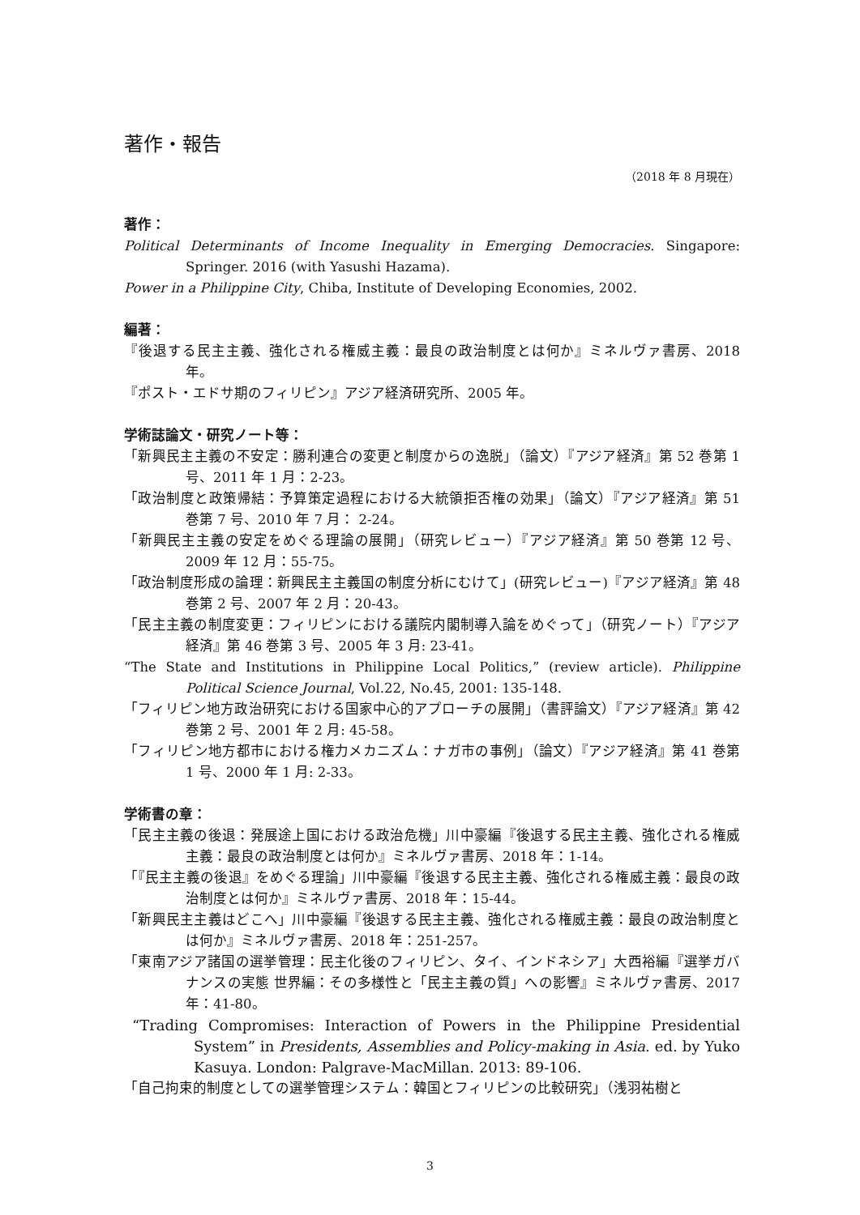著作・報告
（2018 年 8 月現在）
著作：
Political Determinants of Income Inequality in Emerging Democracies. Singapore: Springer. 2016 (with Yasushi Hazama).
Power in a Philippine City, Chiba, Institute of Developing Economies, 2002.
編著：
『後退する民主主義、強化される権威主義：最良の政治制度とは何か』ミネルヴァ書房、2018 年。
『ポスト・エドサ期のフィリピン』アジア経済研究所、2005 年。
学術誌論文・研究ノート等：
「新興民主主義の不安定：勝利連合の変更と制度からの逸脱」（論文）『アジア経済』第 52 巻第 1 号、2011 年 1 月：2-23。
「政治制度と政策帰結：予算策定過程における大統領拒否権の効果」（論文）『アジア経済』第 51 巻第 7 号、2010 年 7 月： 2-24。
「新興民主主義の安定をめぐる理論の展開」（研究レビュー）『アジア経済』第 50 巻第 12 号、2009 年 12 月：55-75。
「政治制度形成の論理：新興民主主義国の制度分析にむけて」(研究レビュー)『アジア経済』第 48 巻第 2 号、2007 年 2 月：20-43。
「民主主義の制度変更：フィリピンにおける議院内閣制導入論をめぐって」（研究ノート）『アジア経済』第 46 巻第 3 号、2005 年 3 月: 23-41。
“The State and Institutions in Philippine Local Politics,” (review article). Philippine Political Science Journal, Vol.22, No.45, 2001: 135-148.
「フィリピン地方政治研究における国家中心的アプローチの展開」（書評論文）『アジア経済』第 42 巻第 2 号、2001 年 2 月: 45-58。
「フィリピン地方都市における権力メカニズム：ナガ市の事例」（論文）『アジア経済』第 41 巻第 1 号、2000 年 1 月: 2-33。
学術書の章：
「民主主義の後退：発展途上国における政治危機」川中豪編『後退する民主主義、強化される権威主義：最良の政治制度とは何か』ミネルヴァ書房、2018 年：1-14。
「『民主主義の後退』をめぐる理論」川中豪編『後退する民主主義、強化される権威主義：最良の政治制度とは何か』ミネルヴァ書房、2018 年：15-44。
「新興民主主義はどこへ」川中豪編『後退する民主主義、強化される権威主義：最良の政治制度とは何か』ミネルヴァ書房、2018 年：251-257。
「東南アジア諸国の選挙管理：民主化後のフィリピン、タイ、インドネシア」大西裕編『選挙ガバナンスの実態 世界編：その多様性と「民主主義の質」への影響』ミネルヴァ書房、2017 年：41-80。
“Trading Compromises: Interaction of Powers in the Philippine Presidential System” in Presidents, Assemblies and Policy-making in Asia. ed. by Yuko Kasuya. London: Palgrave-MacMillan. 2013: 89-106.
「自己拘束的制度としての選挙管理システム：韓国とフィリピンの比較研究」（浅羽祐樹と
3